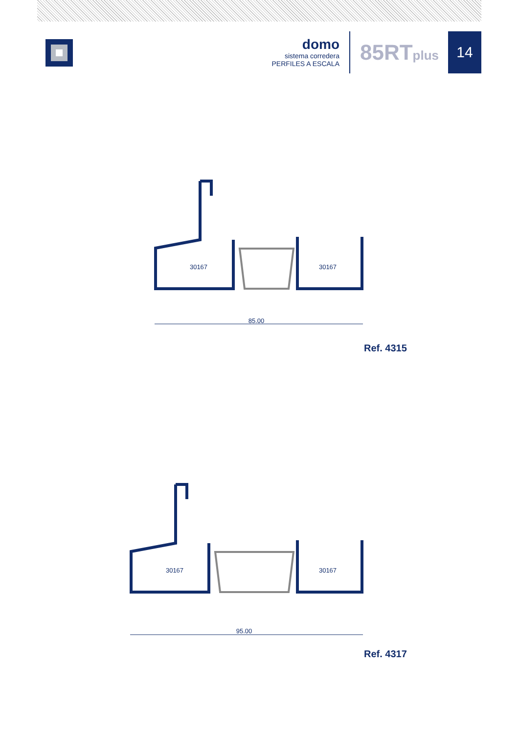domo
sistema corredera
PERFILES A ESCALA
85RTplus
14
30167
30167
85.00
Ref. 4315
30167
30167
95.00
Ref. 4317